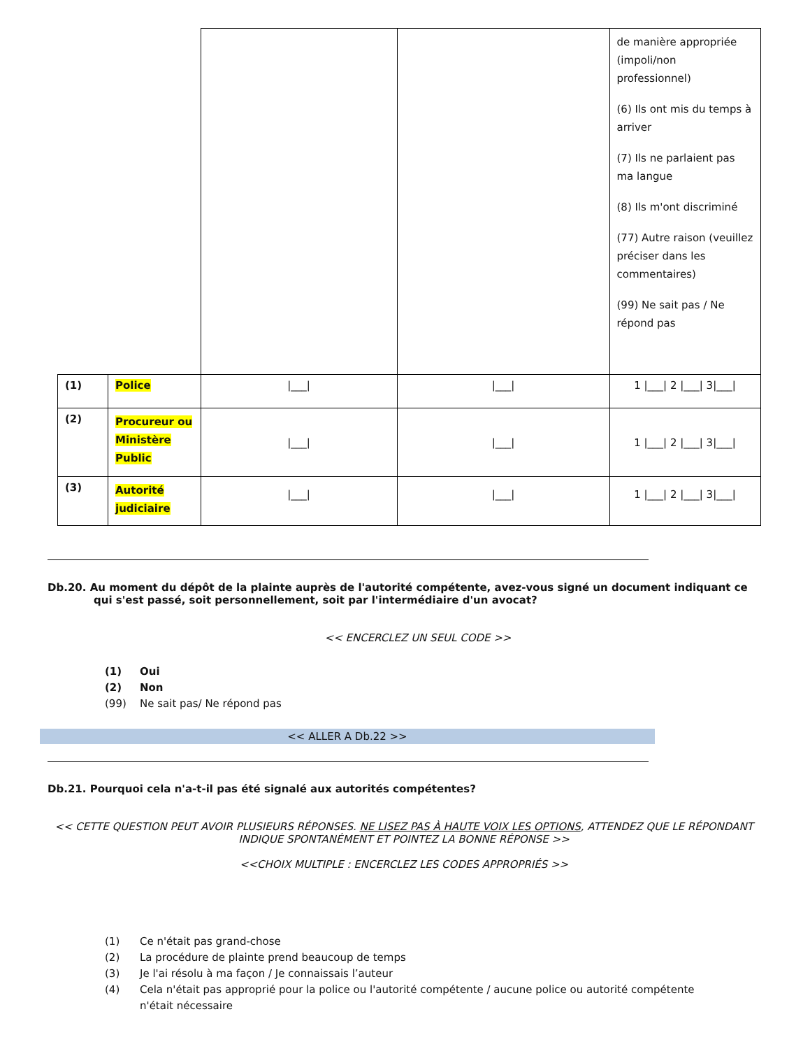| | | | | de manière appropriée (impoli/non professionnel) (6) Ils ont mis du temps à arriver (7) Ils ne parlaient pas ma langue (8) Ils m'ont discriminé (77) Autre raison (veuillez préciser dans les commentaires) (99) Ne sait pas / Ne répond pas |
| (1) | Police | /___/ | /___/ | 1 /___/ 2 /___/ 3/___/ |
| (2) | Procureur ou Ministère Public | /___/ | /___/ | 1 /___/ 2 /___/ 3/___/ |
| (3) | Autorité judiciaire | /___/ | /___/ | 1 /___/ 2 /___/ 3/___/ |
Db.20. Au moment du dépôt de la plainte auprès de l'autorité compétente, avez-vous signé un document indiquant ce qui s'est passé, soit personnellement, soit par l'intermédiaire d'un avocat?
<< ENCERCLEZ UN SEUL CODE >>
(1) Oui
(2) Non
(99) Ne sait pas/ Ne répond pas
<< ALLER A Db.22 >>
Db.21. Pourquoi cela n'a-t-il pas été signalé aux autorités compétentes?
<< CETTE QUESTION PEUT AVOIR PLUSIEURS RÉPONSES. NE LISEZ PAS À HAUTE VOIX LES OPTIONS, ATTENDEZ QUE LE RÉPONDANT INDIQUE SPONTANÉMENT ET POINTEZ LA BONNE RÉPONSE >>
<<CHOIX MULTIPLE : ENCERCLEZ LES CODES APPROPRIÉS >>
(1) Ce n'était pas grand-chose
(2) La procédure de plainte prend beaucoup de temps
(3) Je l'ai résolu à ma façon / Je connaissais l’auteur
(4) Cela n'était pas approprié pour la police ou l'autorité compétente / aucune police ou autorité compétente
n'était nécessaire